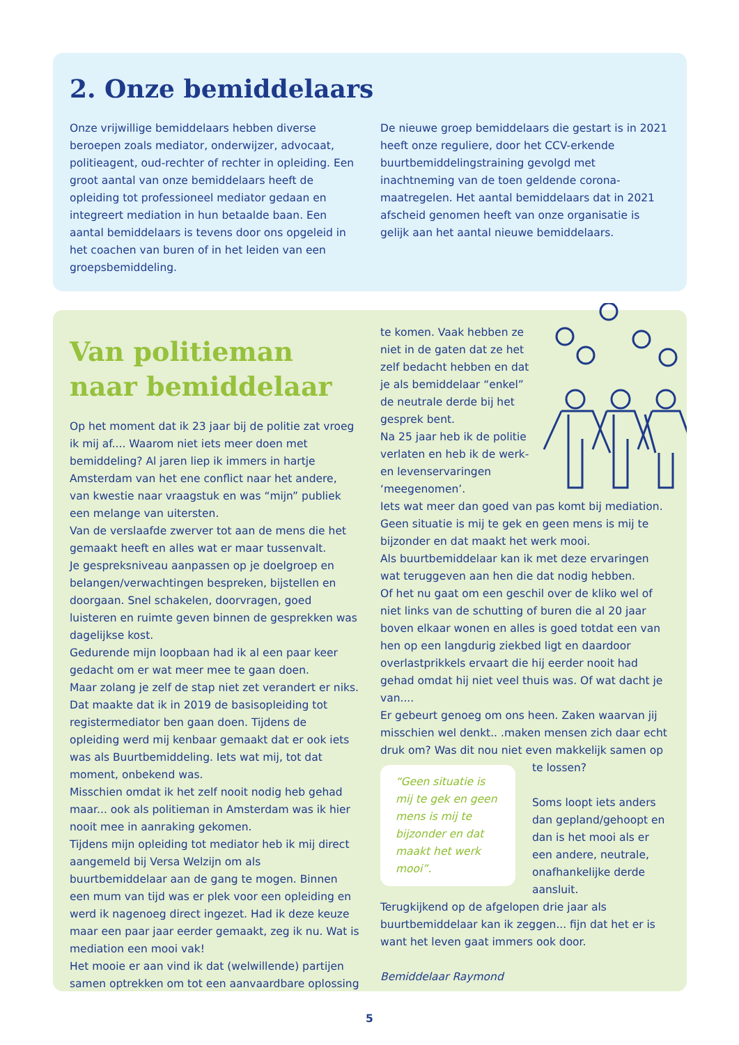2. Onze bemiddelaars
Onze vrijwillige bemiddelaars hebben diverse beroepen zoals mediator, onderwijzer, advocaat, politieagent, oud-rechter of rechter in opleiding. Een groot aantal van onze bemiddelaars heeft de opleiding tot professioneel mediator gedaan en integreert mediation in hun betaalde baan. Een aantal bemiddelaars is tevens door ons opgeleid in het coachen van buren of in het leiden van een groepsbemiddeling.
De nieuwe groep bemiddelaars die gestart is in 2021 heeft onze reguliere, door het CCV-erkende buurtbemiddelingstraining gevolgd met inachtneming van de toen geldende corona-maatregelen. Het aantal bemiddelaars dat in 2021 afscheid genomen heeft van onze organisatie is gelijk aan het aantal nieuwe bemiddelaars.
Van politieman naar bemiddelaar
Op het moment dat ik 23 jaar bij de politie zat vroeg ik mij af.... Waarom niet iets meer doen met bemiddeling? Al jaren liep ik immers in hartje Amsterdam van het ene conflict naar het andere, van kwestie naar vraagstuk en was “mijn” publiek een melange van uitersten.
Van de verslaafde zwerver tot aan de mens die het gemaakt heeft en alles wat er maar tussenvalt.
Je gespreksniveau aanpassen op je doelgroep en belangen/verwachtingen bespreken, bijstellen en doorgaan. Snel schakelen, doorvragen, goed luisteren en ruimte geven binnen de gesprekken was dagelijkse kost.
Gedurende mijn loopbaan had ik al een paar keer gedacht om er wat meer mee te gaan doen.
Maar zolang je zelf de stap niet zet verandert er niks. Dat maakte dat ik in 2019 de basisopleiding tot registermediator ben gaan doen. Tijdens de opleiding werd mij kenbaar gemaakt dat er ook iets was als Buurtbemiddeling. Iets wat mij, tot dat moment, onbekend was.
Misschien omdat ik het zelf nooit nodig heb gehad maar... ook als politieman in Amsterdam was ik hier nooit mee in aanraking gekomen.
Tijdens mijn opleiding tot mediator heb ik mij direct aangemeld bij Versa Welzijn om als buurtbemiddelaar aan de gang te mogen. Binnen een mum van tijd was er plek voor een opleiding en werd ik nagenoeg direct ingezet. Had ik deze keuze maar een paar jaar eerder gemaakt, zeg ik nu. Wat is mediation een mooi vak!
Het mooie er aan vind ik dat (welwillende) partijen samen optrekken om tot een aanvaardbare oplossing
te komen. Vaak hebben ze niet in de gaten dat ze het zelf bedacht hebben en dat je als bemiddelaar “enkel” de neutrale derde bij het gesprek bent.
Na 25 jaar heb ik de politie verlaten en heb ik de werk- en levenservaringen ‘meegenomen’.
Iets wat meer dan goed van pas komt bij mediation. Geen situatie is mij te gek en geen mens is mij te bijzonder en dat maakt het werk mooi.
Als buurtbemiddelaar kan ik met deze ervaringen wat teruggeven aan hen die dat nodig hebben.
Of het nu gaat om een geschil over de kliko wel of niet links van de schutting of buren die al 20 jaar boven elkaar wonen en alles is goed totdat een van hen op een langdurig ziekbed ligt en daardoor overlastprikkels ervaart die hij eerder nooit had gehad omdat hij niet veel thuis was. Of wat dacht je van....
Er gebeurt genoeg om ons heen. Zaken waarvan jij misschien wel denkt.. .maken mensen zich daar echt druk om? Was dit nou niet even makkelijk samen op
“Geen situatie is mij te gek en geen mens is mij te bijzonder en dat maakt het werk mooi”.
te lossen?
Soms loopt iets anders dan gepland/gehoopt en dan is het mooi als er een andere, neutrale, onafhankelijke derde aansluit.
Terugkijkend op de afgelopen drie jaar als buurtbemiddelaar kan ik zeggen... fijn dat het er is want het leven gaat immers ook door.
Bemiddelaar Raymond
5